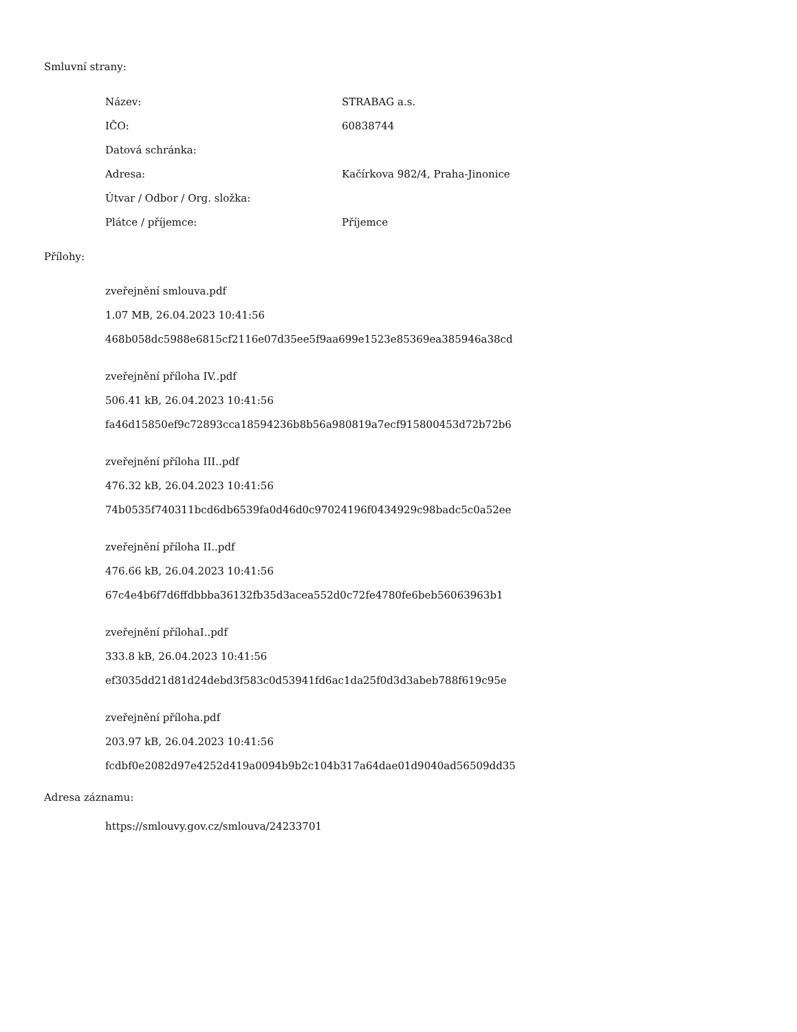Smluvní strany:
| Název: | STRABAG a.s. |
| IČO: | 60838744 |
| Datová schránka: | |
| Adresa: | Kačírkova 982/4, Praha-Jinonice |
| Útvar / Odbor / Org. složka: | |
| Plátce / příjemce: | Příjemce |
Přílohy:
zveřejnění smlouva.pdf
1.07 MB, 26.04.2023 10:41:56
468b058dc5988e6815cf2116e07d35ee5f9aa699e1523e85369ea385946a38cd
zveřejnění příloha IV..pdf
506.41 kB, 26.04.2023 10:41:56
fa46d15850ef9c72893cca18594236b8b56a980819a7ecf915800453d72b72b6
zveřejnění příloha III..pdf
476.32 kB, 26.04.2023 10:41:56
74b0535f740311bcd6db6539fa0d46d0c97024196f0434929c98badc5c0a52ee
zveřejnění příloha II..pdf
476.66 kB, 26.04.2023 10:41:56
67c4e4b6f7d6ffdbbba36132fb35d3acea552d0c72fe4780fe6beb56063963b1
zveřejnění přílohaI..pdf
333.8 kB, 26.04.2023 10:41:56
ef3035dd21d81d24debd3f583c0d53941fd6ac1da25f0d3d3abeb788f619c95e
zveřejnění příloha.pdf
203.97 kB, 26.04.2023 10:41:56
fcdbf0e2082d97e4252d419a0094b9b2c104b317a64dae01d9040ad56509dd35
Adresa záznamu:
https://smlouvy.gov.cz/smlouva/24233701